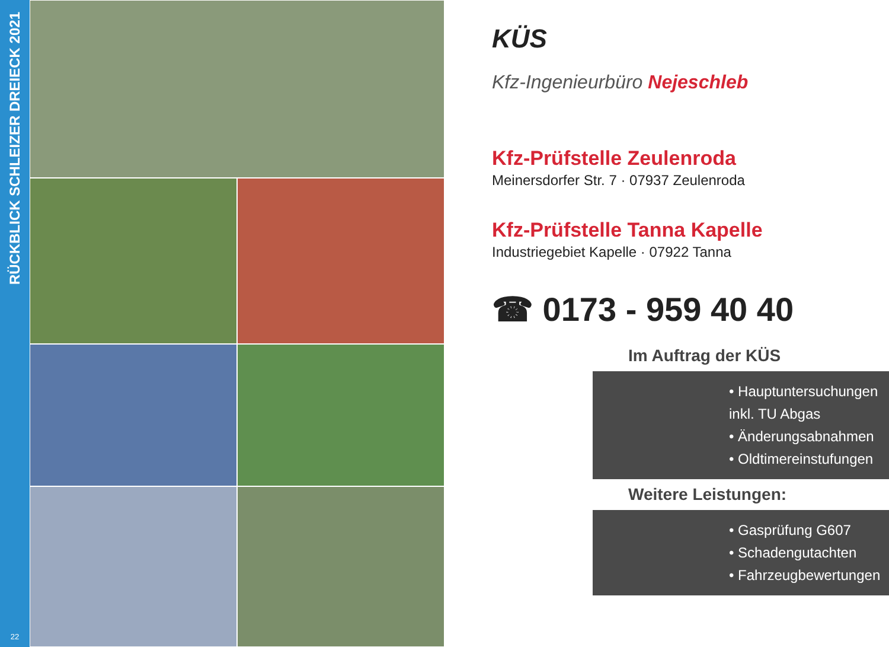RÜCKBLICK SCHLEIZER DREIECK 2021
22
KÜS
Kfz-Ingenieurbüro Nejeschleb
Kfz-Prüfstelle Zeulenroda
Meinersdorfer Str. 7 · 07937 Zeulenroda
Kfz-Prüfstelle Tanna Kapelle
Industriegebiet Kapelle · 07922 Tanna
☎ 0173 - 959 40 40
Im Auftrag der KÜS
• Hauptuntersuchungen inkl. TU Abgas
• Änderungsabnahmen
• Oldtimereinstufungen
Weitere Leistungen:
• Gasprüfung G607
• Schadengutachten
• Fahrzeugbewertungen